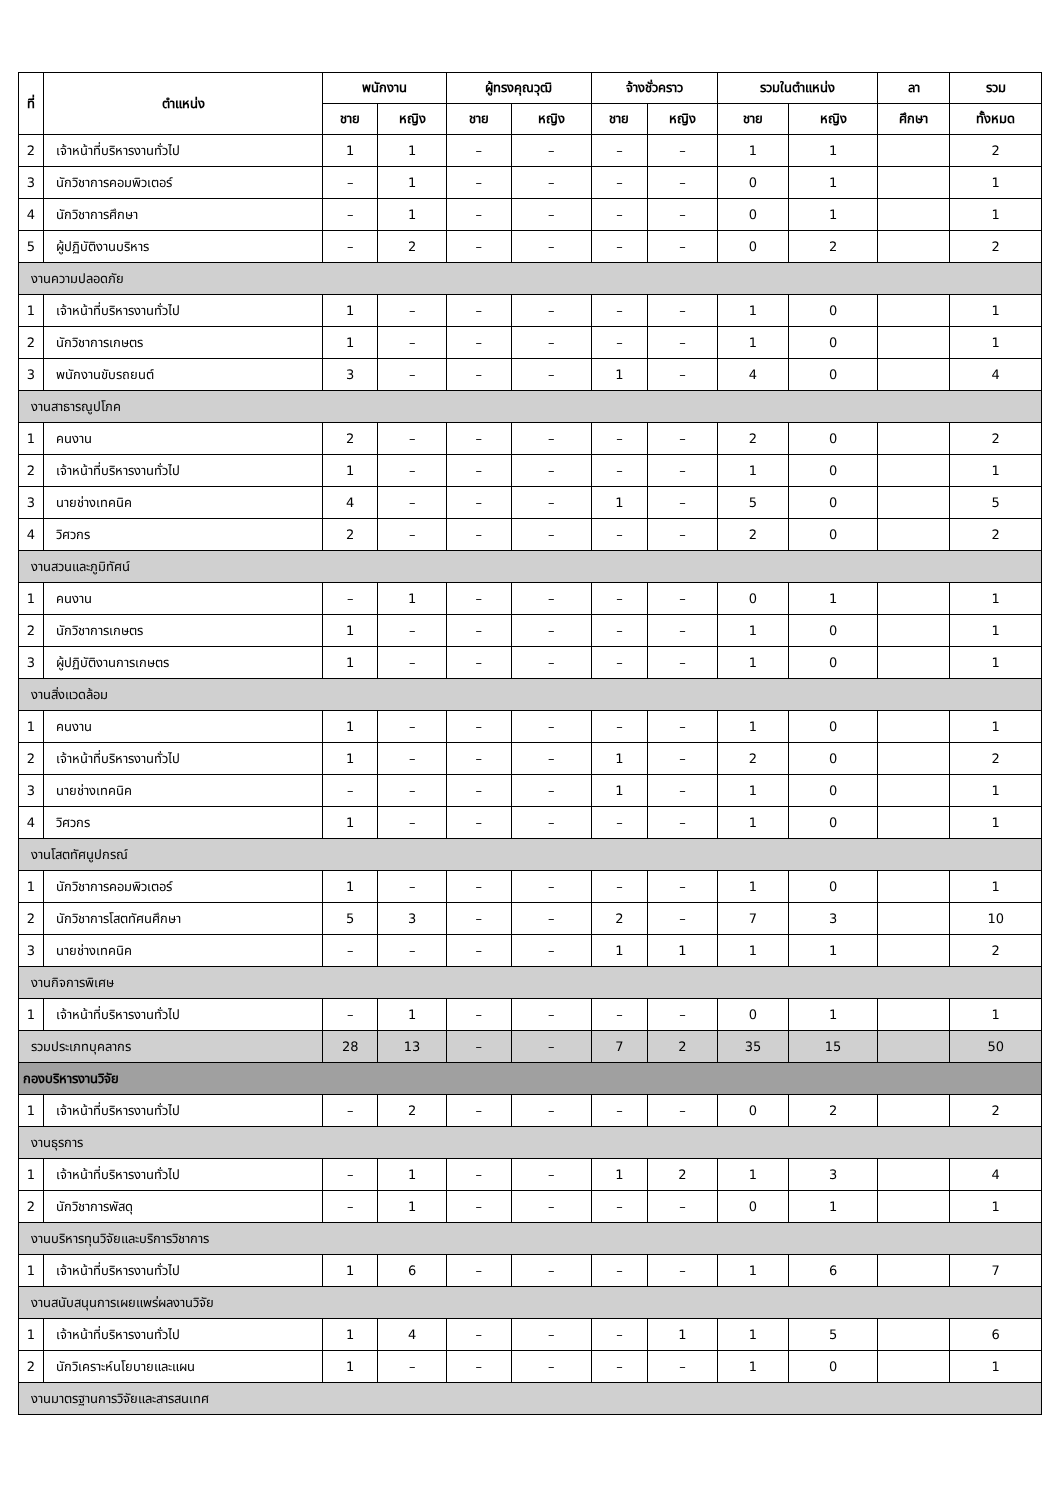| ที่ | ตำแหน่ง | พนักงาน | | ผู้ทรงคุณวุฒิ | | จ้างชั่วคราว | | รวมในตำแหน่ง | | ลา | รวม |
| --- | --- | --- | --- | --- | --- | --- | --- | --- | --- | --- | --- |
| | | ชาย | หญิง | ชาย | หญิง | ชาย | หญิง | ชาย | หญิง | ศึกษา | ทั้งหมด |
| 2 | เจ้าหน้าที่บริหารงานทั่วไป | 1 | 1 | – | – | – | – | 1 | 1 | | 2 |
| 3 | นักวิชาการคอมพิวเตอร์ | – | 1 | – | – | – | – | 0 | 1 | | 1 |
| 4 | นักวิชาการศึกษา | – | 1 | – | – | – | – | 0 | 1 | | 1 |
| 5 | ผู้ปฏิบัติงานบริหาร | – | 2 | – | – | – | – | 0 | 2 | | 2 |
| งานความปลอดภัย | | | | | | | | | | | |
| 1 | เจ้าหน้าที่บริหารงานทั่วไป | 1 | – | – | – | – | – | 1 | 0 | | 1 |
| 2 | นักวิชาการเกษตร | 1 | – | – | – | – | – | 1 | 0 | | 1 |
| 3 | พนักงานขับรถยนต์ | 3 | – | – | – | 1 | – | 4 | 0 | | 4 |
| งานสาธารณูปโภค | | | | | | | | | | | |
| 1 | คนงาน | 2 | – | – | – | – | – | 2 | 0 | | 2 |
| 2 | เจ้าหน้าที่บริหารงานทั่วไป | 1 | – | – | – | – | – | 1 | 0 | | 1 |
| 3 | นายช่างเทคนิค | 4 | – | – | – | 1 | – | 5 | 0 | | 5 |
| 4 | วิศวกร | 2 | – | – | – | – | – | 2 | 0 | | 2 |
| งานสวนและภูมิทัศน์ | | | | | | | | | | | |
| 1 | คนงาน | – | 1 | – | – | – | – | 0 | 1 | | 1 |
| 2 | นักวิชาการเกษตร | 1 | – | – | – | – | – | 1 | 0 | | 1 |
| 3 | ผู้ปฏิบัติงานการเกษตร | 1 | – | – | – | – | – | 1 | 0 | | 1 |
| งานสิ่งแวดล้อม | | | | | | | | | | | |
| 1 | คนงาน | 1 | – | – | – | – | – | 1 | 0 | | 1 |
| 2 | เจ้าหน้าที่บริหารงานทั่วไป | 1 | – | – | – | 1 | – | 2 | 0 | | 2 |
| 3 | นายช่างเทคนิค | – | – | – | – | 1 | – | 1 | 0 | | 1 |
| 4 | วิศวกร | 1 | – | – | – | – | – | 1 | 0 | | 1 |
| งานโสตทัศนูปกรณ์ | | | | | | | | | | | |
| 1 | นักวิชาการคอมพิวเตอร์ | 1 | – | – | – | – | – | 1 | 0 | | 1 |
| 2 | นักวิชาการโสตทัศนศึกษา | 5 | 3 | – | – | 2 | – | 7 | 3 | | 10 |
| 3 | นายช่างเทคนิค | – | – | – | – | 1 | 1 | 1 | 1 | | 2 |
| งานกิจการพิเศษ | | | | | | | | | | | |
| 1 | เจ้าหน้าที่บริหารงานทั่วไป | – | 1 | – | – | – | – | 0 | 1 | | 1 |
| รวมประเภทบุคลากร | | 28 | 13 | – | – | 7 | 2 | 35 | 15 | | 50 |
| กองบริหารงานวิจัย | | | | | | | | | | | |
| 1 | เจ้าหน้าที่บริหารงานทั่วไป | – | 2 | – | – | – | – | 0 | 2 | | 2 |
| งานธุรการ | | | | | | | | | | | |
| 1 | เจ้าหน้าที่บริหารงานทั่วไป | – | 1 | – | – | 1 | 2 | 1 | 3 | | 4 |
| 2 | นักวิชาการพัสดุ | – | 1 | – | – | – | – | 0 | 1 | | 1 |
| งานบริหารทุนวิจัยและบริการวิชาการ | | | | | | | | | | | |
| 1 | เจ้าหน้าที่บริหารงานทั่วไป | 1 | 6 | – | – | – | – | 1 | 6 | | 7 |
| งานสนับสนุนการเผยแพร่ผลงานวิจัย | | | | | | | | | | | |
| 1 | เจ้าหน้าที่บริหารงานทั่วไป | 1 | 4 | – | – | – | 1 | 1 | 5 | | 6 |
| 2 | นักวิเคราะห์นโยบายและแผน | 1 | – | – | – | – | – | 1 | 0 | | 1 |
| งานมาตรฐานการวิจัยและสารสนเทศ | | | | | | | | | | | |